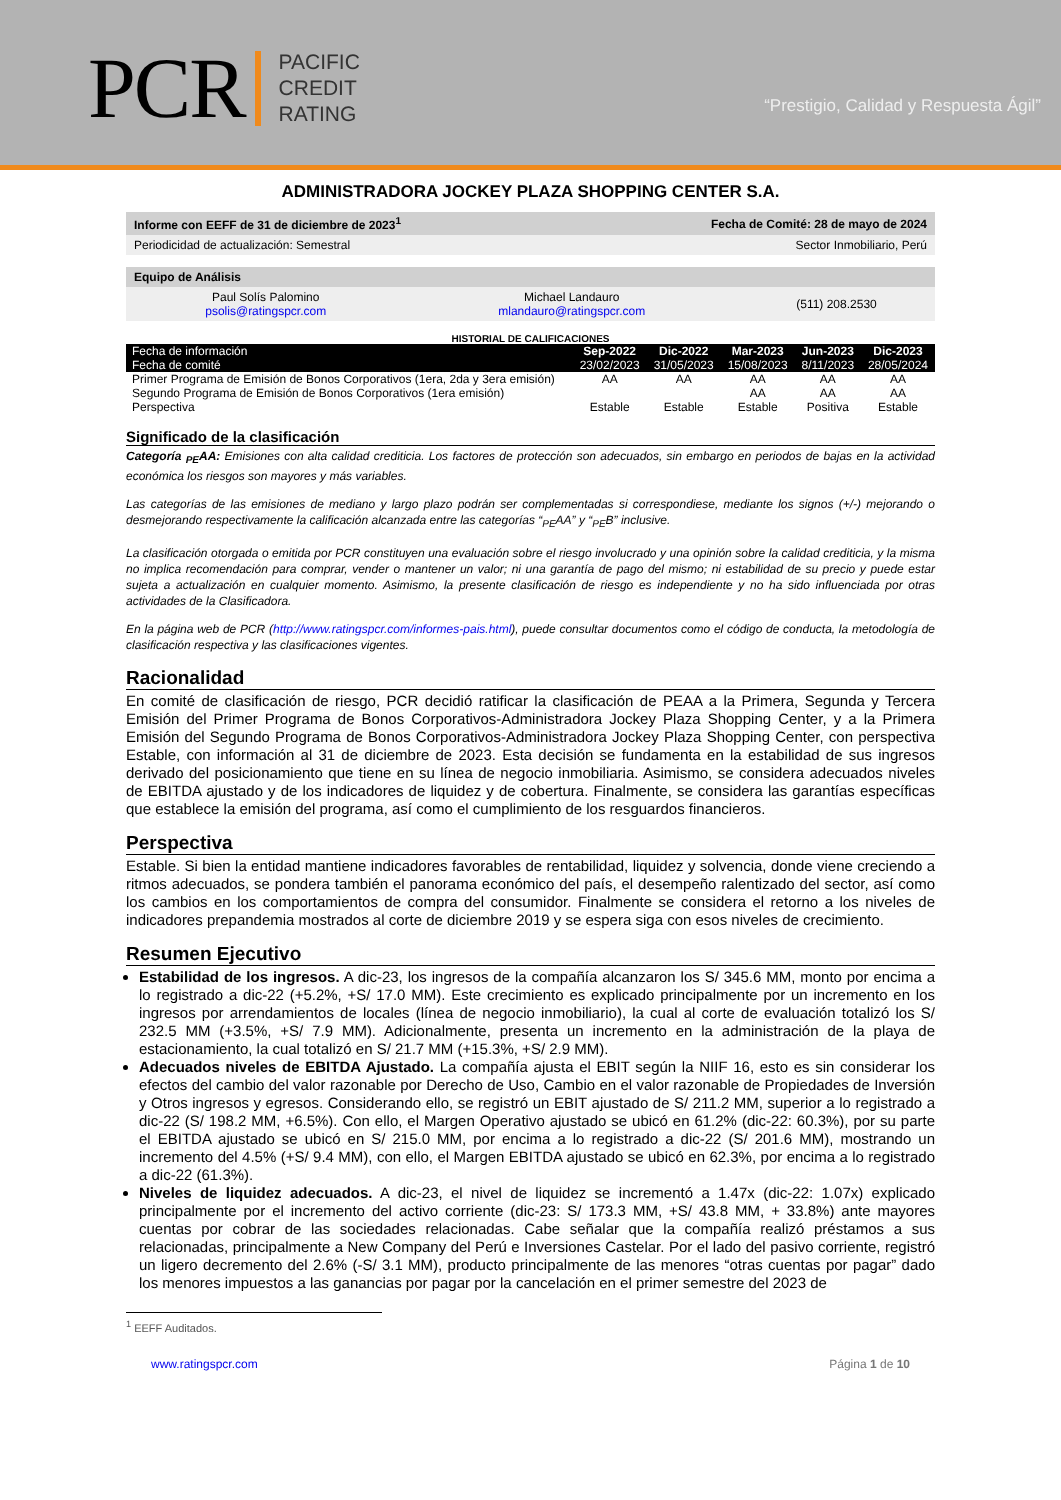PCR
PACIFIC
CREDIT
RATING
“Prestigio, Calidad y Respuesta Ágil”
ADMINISTRADORA JOCKEY PLAZA SHOPPING CENTER S.A.
| Informe con EEFF de 31 de diciembre de 2023<sup>1</sup> | Fecha de Comité: 28 de mayo de 2024 |
| Periodicidad de actualización: Semestral | Sector Inmobiliario, Perú |
| Equipo de Análisis | | |
| Paul Solís Palomino psolis@ratingspcr.com | Michael Landauro mlandauro@ratingspcr.com | (511) 208.2530 |
HISTORIAL DE CALIFICACIONES
| Fecha de información Fecha de comité | Sep-2022 23/02/2023 | Dic-2022 31/05/2023 | Mar-2023 15/08/2023 | Jun-2023 8/11/2023 | Dic-2023 28/05/2024 |
| --- | --- | --- | --- | --- | --- |
| Primer Programa de Emisión de Bonos Corporativos (1era, 2da y 3era emisión) | AA | AA | AA | AA | AA |
| Segundo Programa de Emisión de Bonos Corporativos (1era emisión) Perspectiva | Estable | Estable | AA Estable | AA Positiva | AA Estable |
Significado de la clasificación
Categoría <sub>PE</sub>AA: Emisiones con alta calidad crediticia. Los factores de protección son adecuados, sin embargo en periodos de bajas en la actividad económica los riesgos son mayores y más variables.
Las categorías de las emisiones de mediano y largo plazo podrán ser complementadas si correspondiese, mediante los signos (+/-) mejorando o desmejorando respectivamente la calificación alcanzada entre las categorías “<sub>PE</sub>AA” y “<sub>PE</sub>B” inclusive.
La clasificación otorgada o emitida por PCR constituyen una evaluación sobre el riesgo involucrado y una opinión sobre la calidad crediticia, y la misma no implica recomendación para comprar, vender o mantener un valor; ni una garantía de pago del mismo; ni estabilidad de su precio y puede estar sujeta a actualización en cualquier momento. Asimismo, la presente clasificación de riesgo es independiente y no ha sido influenciada por otras actividades de la Clasificadora.
En la página web de PCR (http://www.ratingspcr.com/informes-pais.html), puede consultar documentos como el código de conducta, la metodología de clasificación respectiva y las clasificaciones vigentes.
Racionalidad
En comité de clasificación de riesgo, PCR decidió ratificar la clasificación de PEAA a la Primera, Segunda y Tercera Emisión del Primer Programa de Bonos Corporativos-Administradora Jockey Plaza Shopping Center, y a la Primera Emisión del Segundo Programa de Bonos Corporativos-Administradora Jockey Plaza Shopping Center, con perspectiva Estable, con información al 31 de diciembre de 2023. Esta decisión se fundamenta en la estabilidad de sus ingresos derivado del posicionamiento que tiene en su línea de negocio inmobiliaria. Asimismo, se considera adecuados niveles de EBITDA ajustado y de los indicadores de liquidez y de cobertura. Finalmente, se considera las garantías específicas que establece la emisión del programa, así como el cumplimiento de los resguardos financieros.
Perspectiva
Estable. Si bien la entidad mantiene indicadores favorables de rentabilidad, liquidez y solvencia, donde viene creciendo a ritmos adecuados, se pondera también el panorama económico del país, el desempeño ralentizado del sector, así como los cambios en los comportamientos de compra del consumidor. Finalmente se considera el retorno a los niveles de indicadores prepandemia mostrados al corte de diciembre 2019 y se espera siga con esos niveles de crecimiento.
Resumen Ejecutivo
Estabilidad de los ingresos. A dic-23, los ingresos de la compañía alcanzaron los S/ 345.6 MM, monto por encima a lo registrado a dic-22 (+5.2%, +S/ 17.0 MM). Este crecimiento es explicado principalmente por un incremento en los ingresos por arrendamientos de locales (línea de negocio inmobiliario), la cual al corte de evaluación totalizó los S/ 232.5 MM (+3.5%, +S/ 7.9 MM). Adicionalmente, presenta un incremento en la administración de la playa de estacionamiento, la cual totalizó en S/ 21.7 MM (+15.3%, +S/ 2.9 MM).
Adecuados niveles de EBITDA Ajustado. La compañía ajusta el EBIT según la NIIF 16, esto es sin considerar los efectos del cambio del valor razonable por Derecho de Uso, Cambio en el valor razonable de Propiedades de Inversión y Otros ingresos y egresos. Considerando ello, se registró un EBIT ajustado de S/ 211.2 MM, superior a lo registrado a dic-22 (S/ 198.2 MM, +6.5%). Con ello, el Margen Operativo ajustado se ubicó en 61.2% (dic-22: 60.3%), por su parte el EBITDA ajustado se ubicó en S/ 215.0 MM, por encima a lo registrado a dic-22 (S/ 201.6 MM), mostrando un incremento del 4.5% (+S/ 9.4 MM), con ello, el Margen EBITDA ajustado se ubicó en 62.3%, por encima a lo registrado a dic-22 (61.3%).
Niveles de liquidez adecuados. A dic-23, el nivel de liquidez se incrementó a 1.47x (dic-22: 1.07x) explicado principalmente por el incremento del activo corriente (dic-23: S/ 173.3 MM, +S/ 43.8 MM, + 33.8%) ante mayores cuentas por cobrar de las sociedades relacionadas. Cabe señalar que la compañía realizó préstamos a sus relacionadas, principalmente a New Company del Perú e Inversiones Castelar. Por el lado del pasivo corriente, registró un ligero decremento del 2.6% (-S/ 3.1 MM), producto principalmente de las menores “otras cuentas por pagar” dado los menores impuestos a las ganancias por pagar por la cancelación en el primer semestre del 2023 de
<sup>1</sup> EEFF Auditados.
www.ratingspcr.com Página 1 de 10